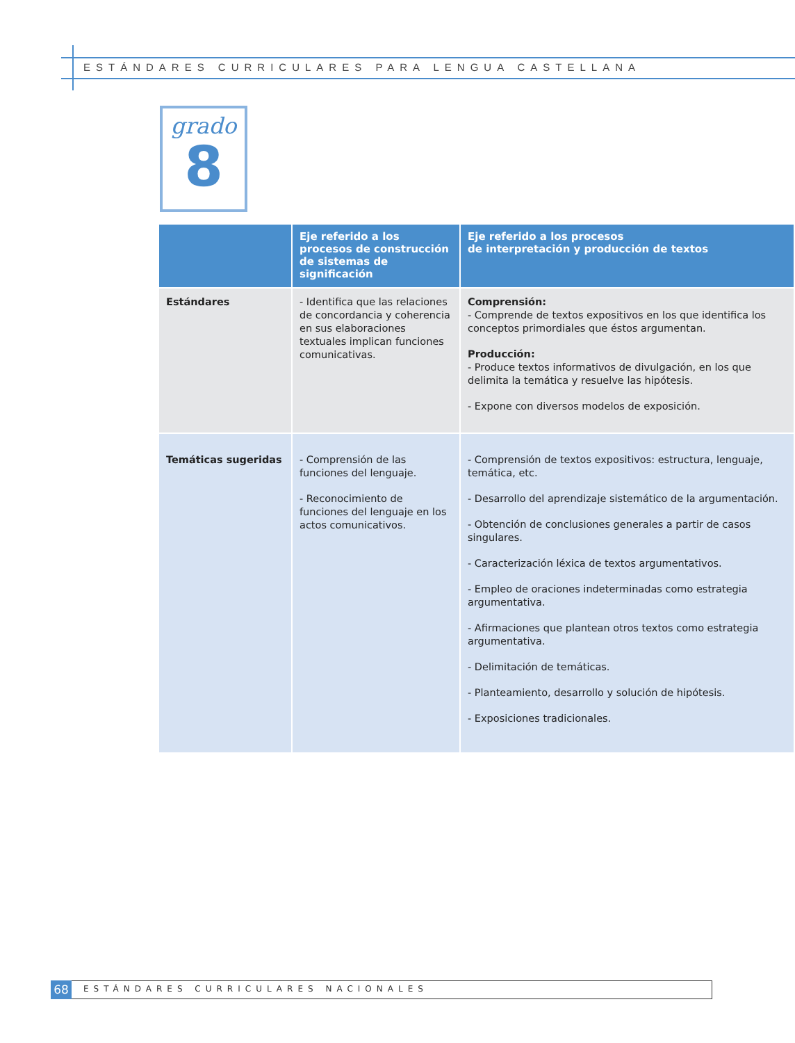ESTÁNDARES CURRICULARES PARA LENGUA CASTELLANA
grado
8
| | Eje referido a los procesos de construcción de sistemas de significación | Eje referido a los procesos de interpretación y producción de textos |
| --- | --- | --- |
| Estándares | - Identifica que las relaciones de concordancia y coherencia en sus elaboraciones textuales implican funciones comunicativas. | Comprensión: - Comprende de textos expositivos en los que identifica los conceptos primordiales que éstos argumentan. Producción: - Produce textos informativos de divulgación, en los que delimita la temática y resuelve las hipótesis. - Expone con diversos modelos de exposición. |
| Temáticas sugeridas | - Comprensión de las funciones del lenguaje. - Reconocimiento de funciones del lenguaje en los actos comunicativos. | - Comprensión de textos expositivos: estructura, lenguaje, temática, etc. - Desarrollo del aprendizaje sistemático de la argumentación. - Obtención de conclusiones generales a partir de casos singulares. - Caracterización léxica de textos argumentativos. - Empleo de oraciones indeterminadas como estrategia argumentativa. - Afirmaciones que plantean otros textos como estrategia argumentativa. - Delimitación de temáticas. - Planteamiento, desarrollo y solución de hipótesis. - Exposiciones tradicionales. |
68
ESTÁNDARES CURRICULARES NACIONALES